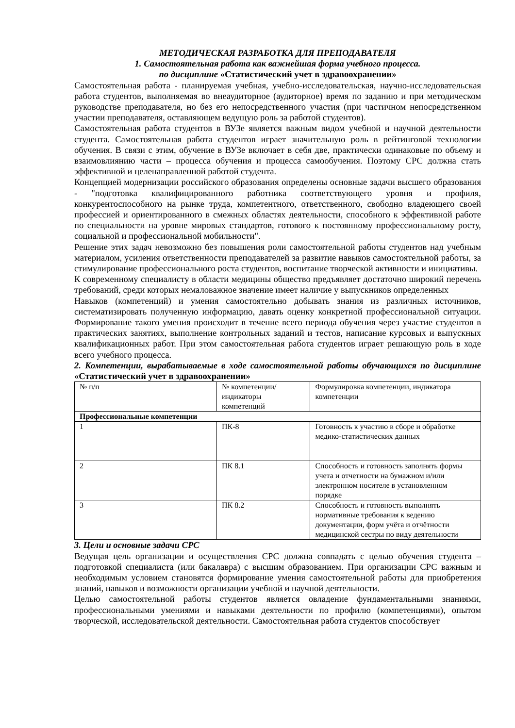МЕТОДИЧЕСКАЯ РАЗРАБОТКА ДЛЯ ПРЕПОДАВАТЕЛЯ
1. Самостоятельная работа как важнейшая форма учебного процесса.
по дисциплине «Статистический учет в здравоохранении»
Самостоятельная работа - планируемая учебная, учебно-исследовательская, научно-исследовательская работа студентов, выполняемая во внеаудиторное (аудиторное) время по заданию и при методическом руководстве преподавателя, но без его непосредственного участия (при частичном непосредственном участии преподавателя, оставляющем ведущую роль за работой студентов).
Самостоятельная работа студентов в ВУЗе является важным видом учебной и научной деятельности студента. Самостоятельная работа студентов играет значительную роль в рейтинговой технологии обучения. В связи с этим, обучение в ВУЗе включает в себя две, практически одинаковые по объему и взаимовлиянию части – процесса обучения и процесса самообучения. Поэтому СРС должна стать эффективной и целенаправленной работой студента.
Концепцией модернизации российского образования определены основные задачи высшего образования - "подготовка квалифицированного работника соответствующего уровня и профиля, конкурентоспособного на рынке труда, компетентного, ответственного, свободно владеющего своей профессией и ориентированного в смежных областях деятельности, способного к эффективной работе по специальности на уровне мировых стандартов, готового к постоянному профессиональному росту, социальной и профессиональной мобильности".
Решение этих задач невозможно без повышения роли самостоятельной работы студентов над учебным материалом, усиления ответственности преподавателей за развитие навыков самостоятельной работы, за стимулирование профессионального роста студентов, воспитание творческой активности и инициативы.
К современному специалисту в области медицины общество предъявляет достаточно широкий перечень требований, среди которых немаловажное значение имеет наличие у выпускников определенных
Навыков (компетенций) и умения самостоятельно добывать знания из различных источников, систематизировать полученную информацию, давать оценку конкретной профессиональной ситуации. Формирование такого умения происходит в течение всего периода обучения через участие студентов в практических занятиях, выполнение контрольных заданий и тестов, написание курсовых и выпускных квалификационных работ. При этом самостоятельная работа студентов играет решающую роль в ходе всего учебного процесса.
2. Компетенции, вырабатываемые в ходе самостоятельной работы обучающихся по дисциплине «Статистический учет в здравоохранении»
| № п/п | № компетенции/ индикаторы компетенций | Формулировка компетенции, индикатора компетенции |
| Профессиональные компетенции | | |
| 1 | ПК-8 | Готовность к участию в сборе и обработке медико-статистических данных |
| 2 | ПК 8.1 | Способность и готовность заполнять формы учета и отчетности на бумажном и/или электронном носителе в установленном порядке |
| 3 | ПК 8.2 | Способность и готовность выполнять нормативные требования к ведению документации, форм учёта и отчётности медицинской сестры по виду деятельности |
3. Цели и основные задачи СРС
Ведущая цель организации и осуществления СРС должна совпадать с целью обучения студента – подготовкой специалиста (или бакалавра) с высшим образованием. При организации СРС важным и необходимым условием становятся формирование умения самостоятельной работы для приобретения знаний, навыков и возможности организации учебной и научной деятельности.
Целью самостоятельной работы студентов является овладение фундаментальными знаниями, профессиональными умениями и навыками деятельности по профилю (компетенциями), опытом творческой, исследовательской деятельности. Самостоятельная работа студентов способствует